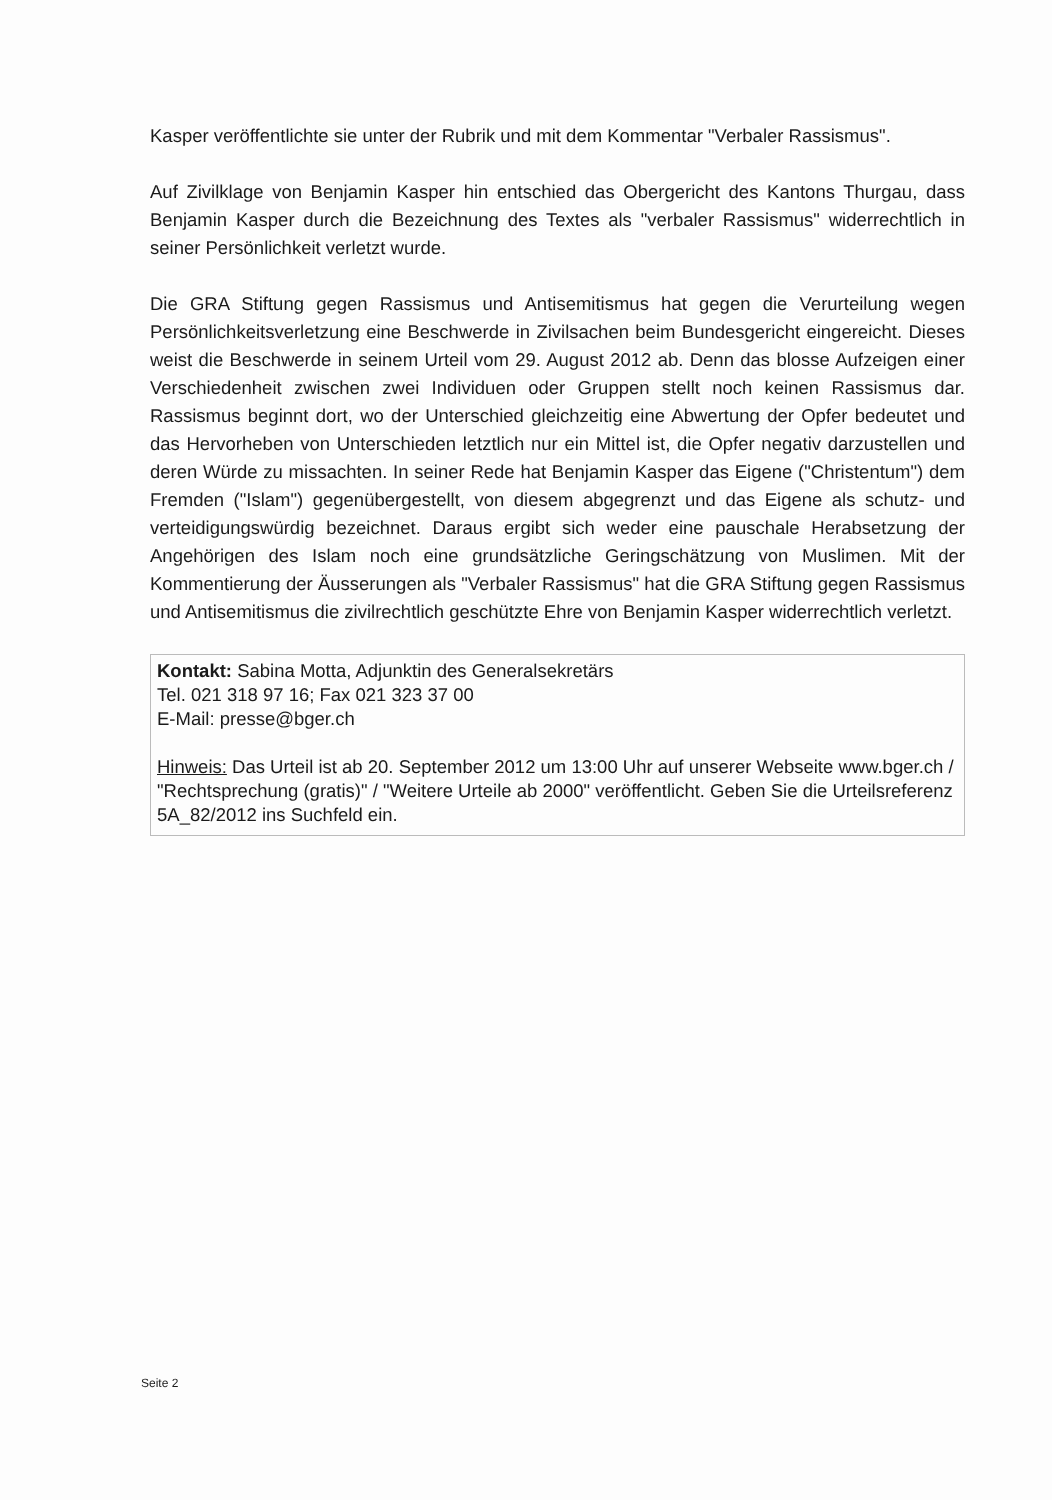Kasper veröffentlichte sie unter der Rubrik und mit dem Kommentar "Verbaler Rassismus".
Auf Zivilklage von Benjamin Kasper hin entschied das Obergericht des Kantons Thurgau, dass Benjamin Kasper durch die Bezeichnung des Textes als "verbaler Rassismus" widerrechtlich in seiner Persönlichkeit verletzt wurde.
Die GRA Stiftung gegen Rassismus und Antisemitismus hat gegen die Verurteilung wegen Persönlichkeitsverletzung eine Beschwerde in Zivilsachen beim Bundesgericht eingereicht. Dieses weist die Beschwerde in seinem Urteil vom 29. August 2012 ab. Denn das blosse Aufzeigen einer Verschiedenheit zwischen zwei Individuen oder Gruppen stellt noch keinen Rassismus dar. Rassismus beginnt dort, wo der Unterschied gleichzeitig eine Abwertung der Opfer bedeutet und das Hervorheben von Unterschieden letztlich nur ein Mittel ist, die Opfer negativ darzustellen und deren Würde zu missachten. In seiner Rede hat Benjamin Kasper das Eigene ("Christentum") dem Fremden ("Islam") gegenübergestellt, von diesem abgegrenzt und das Eigene als schutz- und verteidigungswürdig bezeichnet. Daraus ergibt sich weder eine pauschale Herabsetzung der Angehörigen des Islam noch eine grundsätzliche Geringschätzung von Muslimen. Mit der Kommentierung der Äusserungen als "Verbaler Rassismus" hat die GRA Stiftung gegen Rassismus und Antisemitismus die zivilrechtlich geschützte Ehre von Benjamin Kasper widerrechtlich verletzt.
Kontakt: Sabina Motta, Adjunktin des Generalsekretärs
Tel. 021 318 97 16; Fax 021 323 37 00
E-Mail: presse@bger.ch
Hinweis: Das Urteil ist ab 20. September 2012 um 13:00 Uhr auf unserer Webseite www.bger.ch / "Rechtsprechung (gratis)" / "Weitere Urteile ab 2000" veröffentlicht. Geben Sie die Urteilsreferenz 5A_82/2012 ins Suchfeld ein.
Seite 2